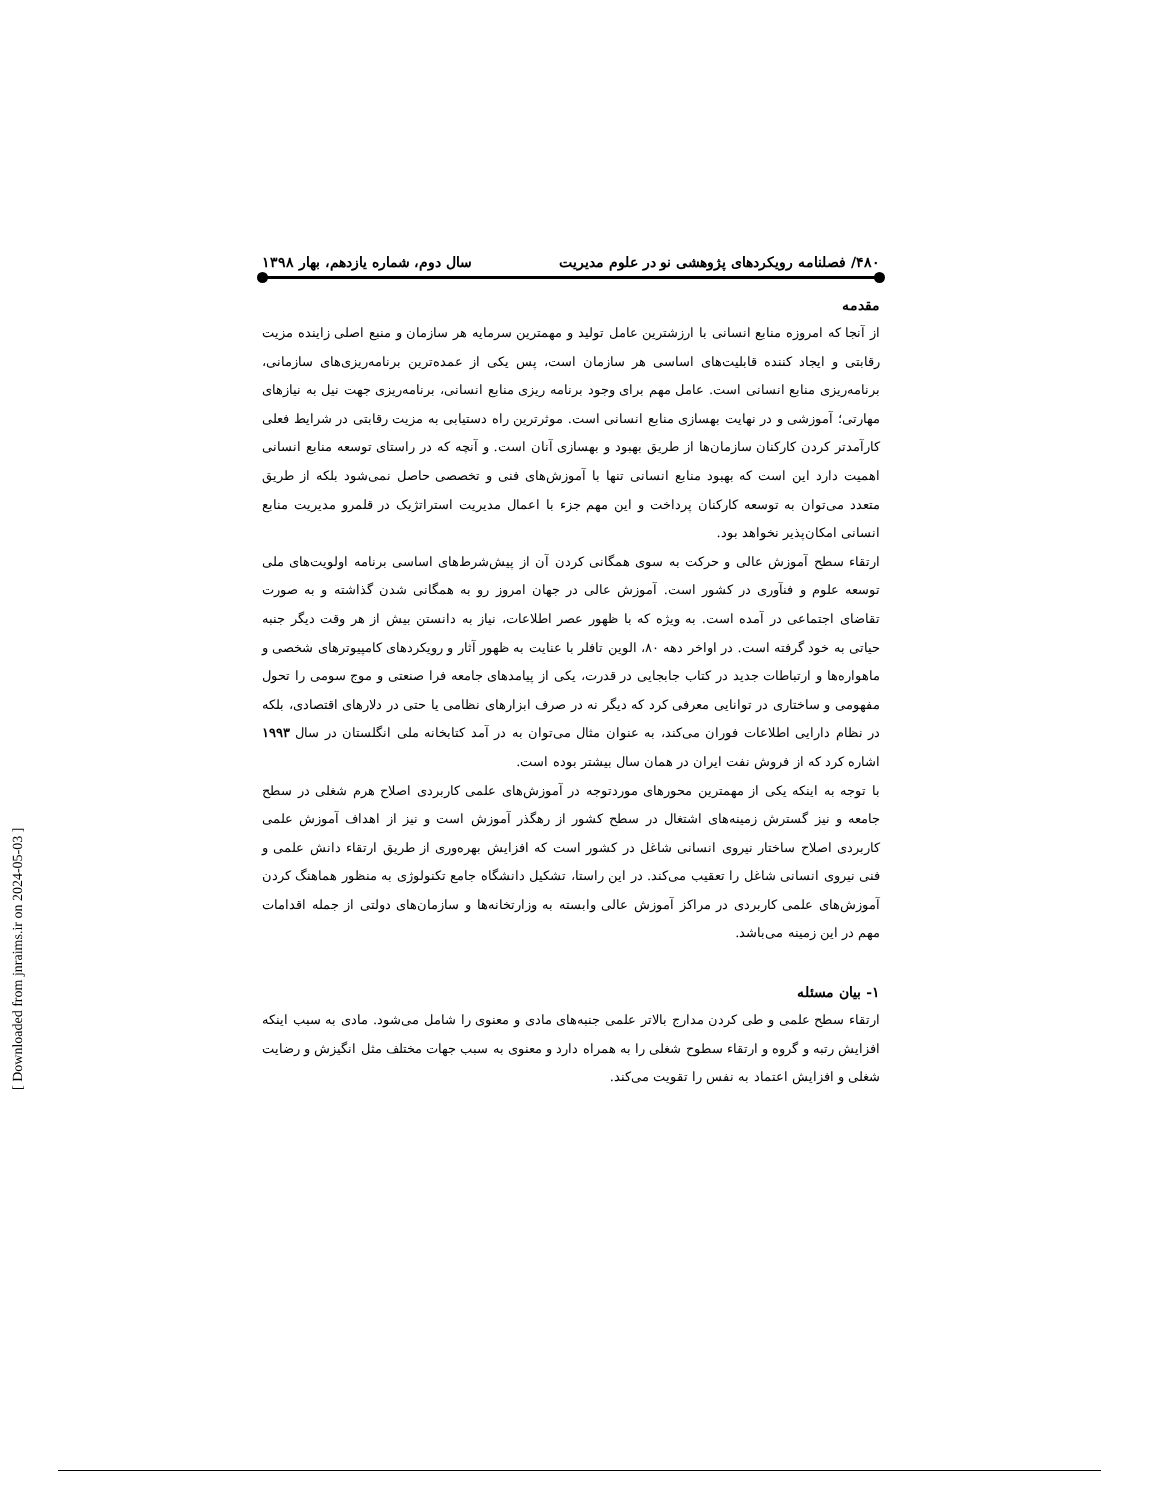۴۸۰/ فصلنامه رویکردهای پژوهشی نو در علوم مدیریت سال دوم، شماره یازدهم، بهار ۱۳۹۸
مقدمه
از آنجا که امروزه منابع انسانی با ارزشترین عامل تولید و مهمترین سرمایه هر سازمان و منبع اصلی زاینده مزیت رقابتی و ایجاد کننده قابلیت‌های اساسی هر سازمان است، پس یکی از عمده‌ترین برنامه‌ریزی‌های سازمانی، برنامه‌ریزی منابع انسانی است. عامل مهم برای وجود برنامه ریزی منابع انسانی، برنامه‌ریزی جهت نیل به نیازهای مهارتی؛ آموزشی و در نهایت بهسازی منابع انسانی است. موثرترین راه دستیابی به مزیت رقابتی در شرایط فعلی کارآمدتر کردن کارکنان سازمان‌ها از طریق بهبود و بهسازی آنان است. و آنچه که در راستای توسعه منابع انسانی اهمیت دارد این است که بهبود منابع انسانی تنها با آموزش‌های فنی و تخصصی حاصل نمی‌شود بلکه از طریق متعدد می‌توان به توسعه کارکنان پرداخت و این مهم جزء با اعمال مدیریت استراتژیک در قلمرو مدیریت منابع انسانی امکان‌پذیر نخواهد بود.
ارتقاء سطح آموزش عالی و حرکت به سوی همگانی کردن آن از پیش‌شرط‌های اساسی برنامه اولویت‌های ملی توسعه علوم و فنآوری در کشور است. آموزش عالی در جهان امروز رو به همگانی شدن گذاشته و به صورت تقاضای اجتماعی در آمده است. به ویژه که با ظهور عصر اطلاعات، نیاز به دانستن بیش از هر وقت دیگر جنبه حیاتی به خود گرفته است. در اواخر دهه ۸۰، الوین تافلر با عنایت به ظهور آثار و رویکردهای کامپیوترهای شخصی و ماهواره‌ها و ارتباطات جدید در کتاب جابجایی در قدرت، یکی از پیامدهای جامعه فرا صنعتی و موج سومی را تحول مفهومی و ساختاری در توانایی معرفی کرد که دیگر نه در صرف ابزارهای نظامی یا حتی در دلارهای اقتصادی، بلکه در نظام دارایی اطلاعات فوران می‌کند، به عنوان مثال می‌توان به در آمد کتابخانه ملی انگلستان در سال ۱۹۹۳ اشاره کرد که از فروش نفت ایران در همان سال بیشتر بوده است.
با توجه به اینکه یکی از مهمترین محورهای موردتوجه در آموزش‌های علمی کاربردی اصلاح هرم شغلی در سطح جامعه و نیز گسترش زمینه‌های اشتغال در سطح کشور از رهگذر آموزش است و نیز از اهداف آموزش علمی کاربردی اصلاح ساختار نیروی انسانی شاغل در کشور است که افزایش بهره‌وری از طریق ارتقاء دانش علمی و فنی نیروی انسانی شاغل را تعقیب می‌کند. در این راستا، تشکیل دانشگاه جامع تکنولوژی به منظور هماهنگ کردن آموزش‌های علمی کاربردی در مراکز آموزش عالی وابسته به وزارتخانه‌ها و سازمان‌های دولتی از جمله اقدامات مهم در این زمینه می‌باشد.
۱- بیان مسئله
ارتقاء سطح علمی و طی کردن مدارج بالاتر علمی جنبه‌های مادی و معنوی را شامل می‌شود. مادی به سبب اینکه افزایش رتبه و گروه و ارتقاء سطوح شغلی را به همراه دارد و معنوی به سبب جهات مختلف مثل انگیزش و رضایت شغلی و افزایش اعتماد به نفس را تقویت می‌کند.
[ Downloaded from jnraims.ir on 2024-05-03 ]